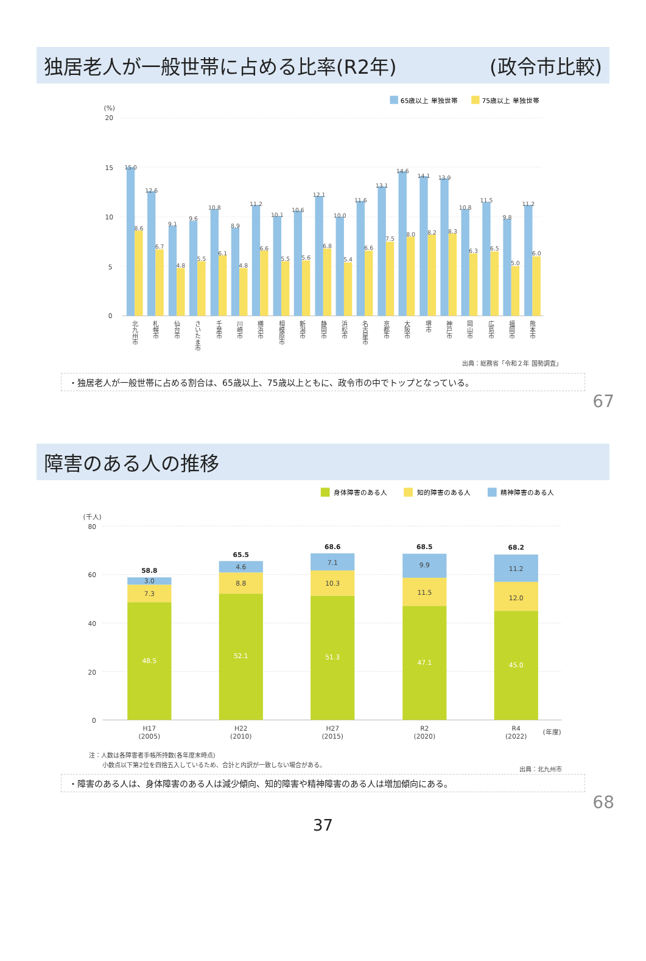独居老人が一般世帯に占める比率(R2年) (政令市比較)
65歳以上 単独世帯
75歳以上 単独世帯
(%)
20
15
10
5
0
15.0
8.6
12.6
6.7
9.1
4.8
9.6
5.5
10.8
6.1
8.9
4.8
11.2
6.6
10.1
5.5
10.6
5.6
12.1
6.8
10.0
5.4
11.6
6.6
13.1
7.5
14.6
8.0
14.1
8.2
13.9
8.3
10.8
6.3
11.5
6.5
9.8
5.0
11.2
6.0
北九州市
札幌市
仙台市
さいたま市
千葉市
川崎市
横浜市
相模原市
新潟市
静岡市
浜松市
名古屋市
京都市
大阪市
堺市
神戸市
岡山市
広島市
福岡市
熊本市
出典：総務省「令和２年 国勢調査」
・独居老人が一般世帯に占める割合は、65歳以上、75歳以上ともに、政令市の中でトップとなっている。
67
障害のある人の推移
身体障害のある人
知的障害のある人
精神障害のある人
(千人)
80
60
40
20
0
58.8
3.0
7.3
48.5
65.5
4.6
8.8
52.1
68.6
7.1
10.3
51.3
68.5
9.9
11.5
47.1
68.2
11.2
12.0
45.0
H17
(2005)
H22
(2010)
H27
(2015)
R2
(2020)
R4
(2022)
(年度)
注：人数は各障害者手帳所持数(各年度末時点)
小数点以下第2位を四捨五入しているため、合計と内訳が一致しない場合がある。
出典：北九州市
・障害のある人は、身体障害のある人は減少傾向、知的障害や精神障害のある人は増加傾向にある。
68
37